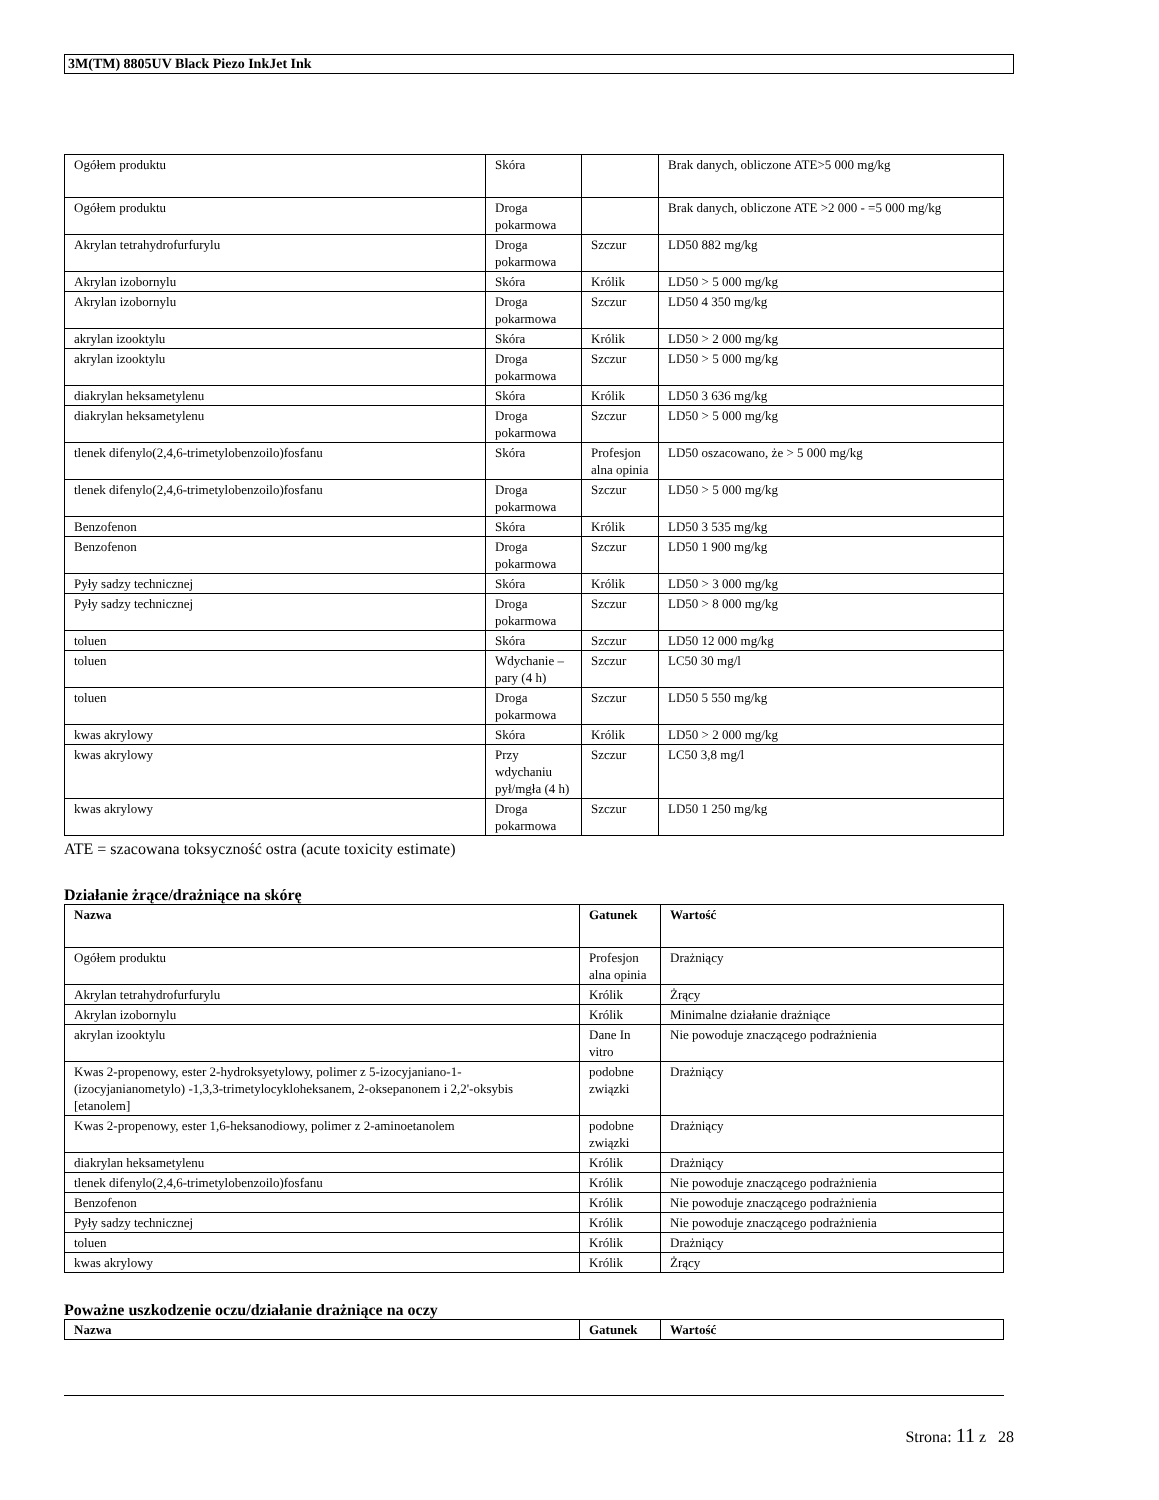3M(TM) 8805UV Black Piezo InkJet Ink
| Ogółem produktu | Skóra | | Brak danych, obliczone ATE>5 000 mg/kg |
| Ogółem produktu | Droga pokarmowa | | Brak danych, obliczone ATE >2 000 - =5 000 mg/kg |
| Akrylan tetrahydrofurfurylu | Droga pokarmowa | Szczur | LD50 882 mg/kg |
| Akrylan izobornylu | Skóra | Królik | LD50 > 5 000 mg/kg |
| Akrylan izobornylu | Droga pokarmowa | Szczur | LD50 4 350 mg/kg |
| akrylan izooktylu | Skóra | Królik | LD50 > 2 000 mg/kg |
| akrylan izooktylu | Droga pokarmowa | Szczur | LD50 > 5 000 mg/kg |
| diakrylan heksametylenu | Skóra | Królik | LD50 3 636 mg/kg |
| diakrylan heksametylenu | Droga pokarmowa | Szczur | LD50 > 5 000 mg/kg |
| tlenek difenylo(2,4,6-trimetylobenzoilo)fosfanu | Skóra | Profesjon alna opinia | LD50 oszacowano, że > 5 000 mg/kg |
| tlenek difenylo(2,4,6-trimetylobenzoilo)fosfanu | Droga pokarmowa | Szczur | LD50 > 5 000 mg/kg |
| Benzofenon | Skóra | Królik | LD50 3 535 mg/kg |
| Benzofenon | Droga pokarmowa | Szczur | LD50 1 900 mg/kg |
| Pyły sadzy technicznej | Skóra | Królik | LD50 > 3 000 mg/kg |
| Pyły sadzy technicznej | Droga pokarmowa | Szczur | LD50 > 8 000 mg/kg |
| toluen | Skóra | Szczur | LD50 12 000 mg/kg |
| toluen | Wdychanie – pary (4 h) | Szczur | LC50 30 mg/l |
| toluen | Droga pokarmowa | Szczur | LD50 5 550 mg/kg |
| kwas akrylowy | Skóra | Królik | LD50 > 2 000 mg/kg |
| kwas akrylowy | Przy wdychaniu pył/mgła (4 h) | Szczur | LC50 3,8 mg/l |
| kwas akrylowy | Droga pokarmowa | Szczur | LD50 1 250 mg/kg |
ATE = szacowana toksyczność ostra (acute toxicity estimate)
Działanie żrące/drażniące na skórę
| Nazwa | Gatunek | Wartość |
| --- | --- | --- |
| Ogółem produktu | Profesjon alna opinia | Drażniący |
| Akrylan tetrahydrofurfurylu | Królik | Żrący |
| Akrylan izobornylu | Królik | Minimalne działanie drażniące |
| akrylan izooktylu | Dane In vitro | Nie powoduje znaczącego podrażnienia |
| Kwas 2-propenowy, ester 2-hydroksyetylowy, polimer z 5-izocyjaniano-1-(izocyjanianometylo) -1,3,3-trimetylocykloheksanem, 2-oksepanonem i 2,2'-oksybis [etanolem] | podobne związki | Drażniący |
| Kwas 2-propenowy, ester 1,6-heksanodiowy, polimer z 2-aminoetanolem | podobne związki | Drażniący |
| diakrylan heksametylenu | Królik | Drażniący |
| tlenek difenylo(2,4,6-trimetylobenzoilo)fosfanu | Królik | Nie powoduje znaczącego podrażnienia |
| Benzofenon | Królik | Nie powoduje znaczącego podrażnienia |
| Pyły sadzy technicznej | Królik | Nie powoduje znaczącego podrażnienia |
| toluen | Królik | Drażniący |
| kwas akrylowy | Królik | Żrący |
Poważne uszkodzenie oczu/działanie drażniące na oczy
| Nazwa | Gatunek | Wartość |
| --- | --- | --- |
Strona: 11 z 28